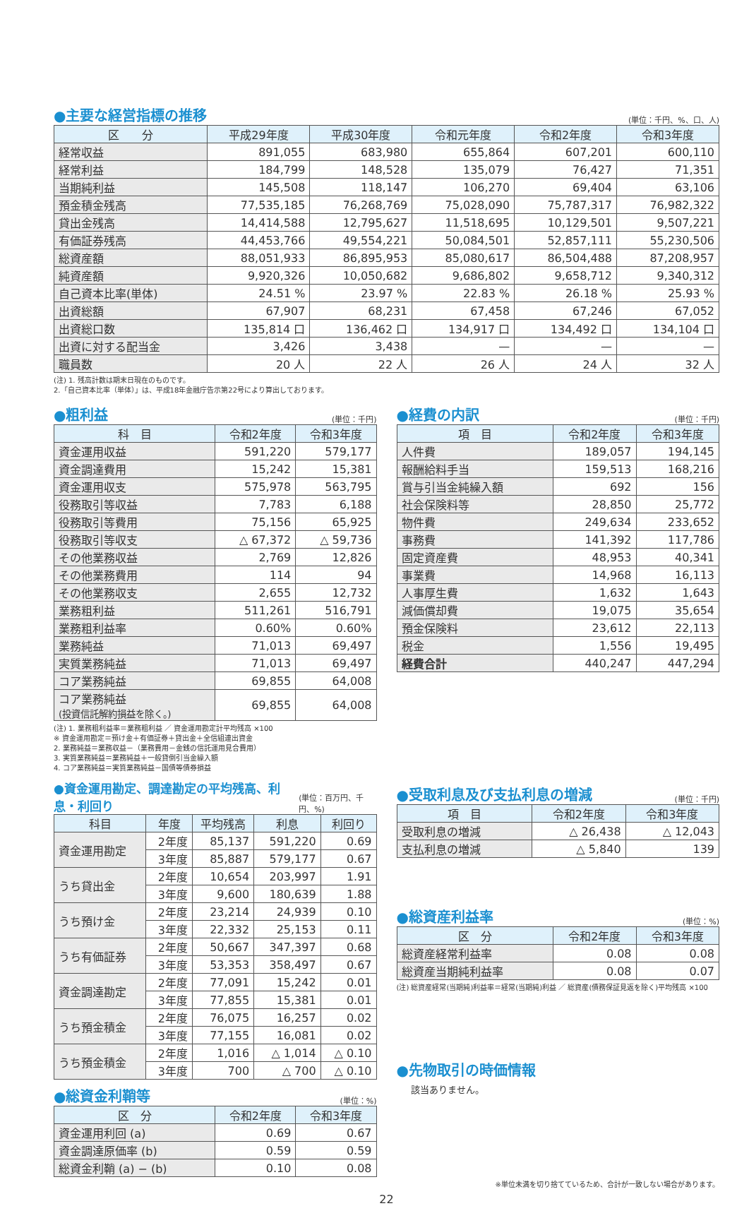●主要な経営指標の推移
(単位：千円、%、口、人)
| 区 分 | 平成29年度 | 平成30年度 | 令和元年度 | 令和2年度 | 令和3年度 |
| --- | --- | --- | --- | --- | --- |
| 経常収益 | 891,055 | 683,980 | 655,864 | 607,201 | 600,110 |
| 経常利益 | 184,799 | 148,528 | 135,079 | 76,427 | 71,351 |
| 当期純利益 | 145,508 | 118,147 | 106,270 | 69,404 | 63,106 |
| 預金積金残高 | 77,535,185 | 76,268,769 | 75,028,090 | 75,787,317 | 76,982,322 |
| 貸出金残高 | 14,414,588 | 12,795,627 | 11,518,695 | 10,129,501 | 9,507,221 |
| 有価証券残高 | 44,453,766 | 49,554,221 | 50,084,501 | 52,857,111 | 55,230,506 |
| 総資産額 | 88,051,933 | 86,895,953 | 85,080,617 | 86,504,488 | 87,208,957 |
| 純資産額 | 9,920,326 | 10,050,682 | 9,686,802 | 9,658,712 | 9,340,312 |
| 自己資本比率(単体) | 24.51 % | 23.97 % | 22.83 % | 26.18 % | 25.93 % |
| 出資総額 | 67,907 | 68,231 | 67,458 | 67,246 | 67,052 |
| 出資総口数 | 135,814 口 | 136,462 口 | 134,917 口 | 134,492 口 | 134,104 口 |
| 出資に対する配当金 | 3,426 | 3,438 | — | — | — |
| 職員数 | 20 人 | 22 人 | 26 人 | 24 人 | 32 人 |
(注) 1. 残高計数は期末日現在のものです。
2.「自己資本比率（単体）」は、平成18年金融庁告示第22号により算出しております。
●粗利益
(単位：千円)
| 科 目 | 令和2年度 | 令和3年度 |
| --- | --- | --- |
| 資金運用収益 | 591,220 | 579,177 |
| 資金調達費用 | 15,242 | 15,381 |
| 資金運用収支 | 575,978 | 563,795 |
| 役務取引等収益 | 7,783 | 6,188 |
| 役務取引等費用 | 75,156 | 65,925 |
| 役務取引等収支 | △ 67,372 | △ 59,736 |
| その他業務収益 | 2,769 | 12,826 |
| その他業務費用 | 114 | 94 |
| その他業務収支 | 2,655 | 12,732 |
| 業務粗利益 | 511,261 | 516,791 |
| 業務粗利益率 | 0.60% | 0.60% |
| 業務純益 | 71,013 | 69,497 |
| 実質業務純益 | 71,013 | 69,497 |
| コア業務純益 | 69,855 | 64,008 |
| コア業務純益 (投資信託解約損益を除く。) | 69,855 | 64,008 |
(注) 1. 業務粗利益率＝業務粗利益 ／ 資金運用勘定計平均残高 ×100
※ 資金運用勘定＝預け金＋有価証券＋貸出金＋全信組連出資金
2. 業務純益＝業務収益－（業務費用－金銭の信託運用見合費用）
3. 実質業務純益＝業務純益＋一般貸倒引当金繰入額
4. コア業務純益＝実質業務純益－国債等債券損益
●資金運用勘定、調達勘定の平均残高、利息・利回り
(単位：百万円、千円、%)
| 科目 | 年度 | 平均残高 | 利息 | 利回り |
| --- | --- | --- | --- | --- |
| 資金運用勘定 | 2年度 | 85,137 | 591,220 | 0.69 |
| | 3年度 | 85,887 | 579,177 | 0.67 |
| うち貸出金 | 2年度 | 10,654 | 203,997 | 1.91 |
| | 3年度 | 9,600 | 180,639 | 1.88 |
| うち預け金 | 2年度 | 23,214 | 24,939 | 0.10 |
| | 3年度 | 22,332 | 25,153 | 0.11 |
| うち有価証券 | 2年度 | 50,667 | 347,397 | 0.68 |
| | 3年度 | 53,353 | 358,497 | 0.67 |
| 資金調達勘定 | 2年度 | 77,091 | 15,242 | 0.01 |
| | 3年度 | 77,855 | 15,381 | 0.01 |
| うち預金積金 | 2年度 | 76,075 | 16,257 | 0.02 |
| | 3年度 | 77,155 | 16,081 | 0.02 |
| うち預金積金 | 2年度 | 1,016 | △ 1,014 | △ 0.10 |
| | 3年度 | 700 | △ 700 | △ 0.10 |
●総資金利鞘等
(単位：%)
| 区 分 | 令和2年度 | 令和3年度 |
| --- | --- | --- |
| 資金運用利回 (a) | 0.69 | 0.67 |
| 資金調達原価率 (b) | 0.59 | 0.59 |
| 総資金利鞘 (a) − (b) | 0.10 | 0.08 |
●経費の内訳
(単位：千円)
| 項 目 | 令和2年度 | 令和3年度 |
| --- | --- | --- |
| 人件費 | 189,057 | 194,145 |
| 報酬給料手当 | 159,513 | 168,216 |
| 賞与引当金純繰入額 | 692 | 156 |
| 社会保険料等 | 28,850 | 25,772 |
| 物件費 | 249,634 | 233,652 |
| 事務費 | 141,392 | 117,786 |
| 固定資産費 | 48,953 | 40,341 |
| 事業費 | 14,968 | 16,113 |
| 人事厚生費 | 1,632 | 1,643 |
| 減価償却費 | 19,075 | 35,654 |
| 預金保険料 | 23,612 | 22,113 |
| 税金 | 1,556 | 19,495 |
| 経費合計 | 440,247 | 447,294 |
●受取利息及び支払利息の増減
(単位：千円)
| 項 目 | 令和2年度 | 令和3年度 |
| --- | --- | --- |
| 受取利息の増減 | △ 26,438 | △ 12,043 |
| 支払利息の増減 | △ 5,840 | 139 |
●総資産利益率
(単位：%)
| 区 分 | 令和2年度 | 令和3年度 |
| --- | --- | --- |
| 総資産経常利益率 | 0.08 | 0.08 |
| 総資産当期純利益率 | 0.08 | 0.07 |
(注) 総資産経常(当期純)利益率＝経常(当期純)利益 ／ 総資産(債務保証見返を除く)平均残高 ×100
●先物取引の時価情報
該当ありません。
※単位未満を切り捨てているため、合計が一致しない場合があります。
22